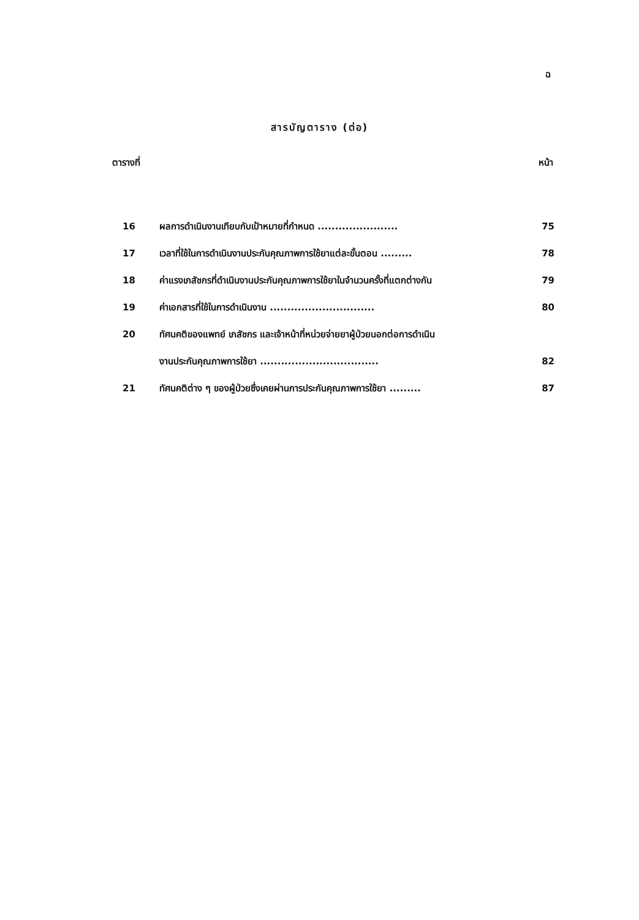ฉ
สารบัญตาราง (ต่อ)
ตารางที่ หน้า
| 16 | ผลการดำเนินงานเทียบกับเป้าหมายที่กำหนด ....................... | 75 |
| 17 | เวลาที่ใช้ในการดำเนินงานประกันคุณภาพการใช้ยาแต่ละขั้นตอน ......... | 78 |
| 18 | ค่าแรงเภสัชกรที่ดำเนินงานประกันคุณภาพการใช้ยาในจำนวนครั้งที่แตกต่างกัน | 79 |
| 19 | ค่าเอกสารที่ใช้ในการดำเนินงาน .............................. | 80 |
| 20 | ทัศนคติของแพทย์ เภสัชกร และเจ้าหน้าที่หน่วยจ่ายยาผู้ป่วยนอกต่อการดำเนิน | |
| | งานประกันคุณภาพการใช้ยา .................................. | 82 |
| 21 | ทัศนคติต่าง ๆ ของผู้ป่วยซึ่งเคยผ่านการประกันคุณภาพการใช้ยา ......... | 87 |